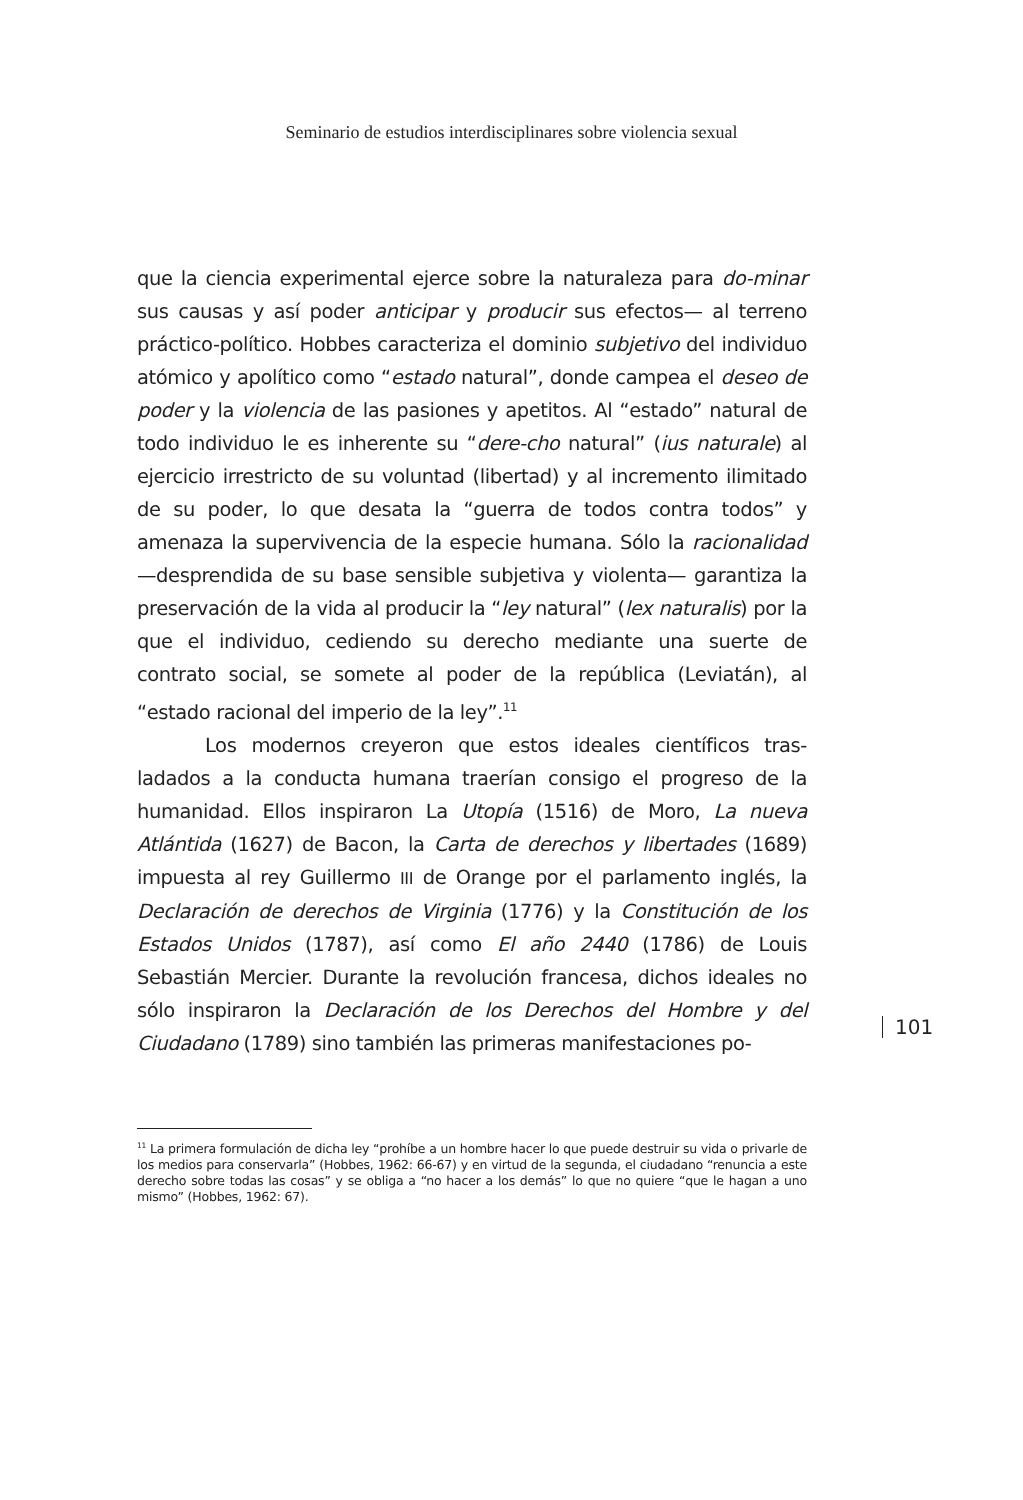Seminario de estudios interdisciplinares sobre violencia sexual
que la ciencia experimental ejerce sobre la naturaleza para do-minar sus causas y así poder anticipar y producir sus efectos— al terreno práctico-político. Hobbes caracteriza el dominio subjetivo del individuo atómico y apolítico como “estado natural”, donde campea el deseo de poder y la violencia de las pasiones y apetitos. Al “estado” natural de todo individuo le es inherente su “dere-cho natural” (ius naturale) al ejercicio irrestricto de su voluntad (libertad) y al incremento ilimitado de su poder, lo que desata la “guerra de todos contra todos” y amenaza la supervivencia de la especie humana. Sólo la racionalidad —desprendida de su base sensible subjetiva y violenta— garantiza la preservación de la vida al producir la “ley natural” (lex naturalis) por la que el individuo, cediendo su derecho mediante una suerte de contrato social, se somete al poder de la república (Leviatán), al “estado racional del imperio de la ley”.<sup>11</sup>
Los modernos creyeron que estos ideales científicos tras-ladados a la conducta humana traerían consigo el progreso de la humanidad. Ellos inspiraron La Utopía (1516) de Moro, La nueva Atlántida (1627) de Bacon, la Carta de derechos y libertades (1689) impuesta al rey Guillermo III de Orange por el parlamento inglés, la Declaración de derechos de Virginia (1776) y la Constitución de los Estados Unidos (1787), así como El año 2440 (1786) de Louis Sebastián Mercier. Durante la revolución francesa, dichos ideales no sólo inspiraron la Declaración de los Derechos del Hombre y del Ciudadano (1789) sino también las primeras manifestaciones po-
101
<sup>11</sup> La primera formulación de dicha ley “prohíbe a un hombre hacer lo que puede destruir su vida o privarle de los medios para conservarla” (Hobbes, 1962: 66-67) y en virtud de la segunda, el ciudadano “renuncia a este derecho sobre todas las cosas” y se obliga a “no hacer a los demás” lo que no quiere “que le hagan a uno mismo” (Hobbes, 1962: 67).